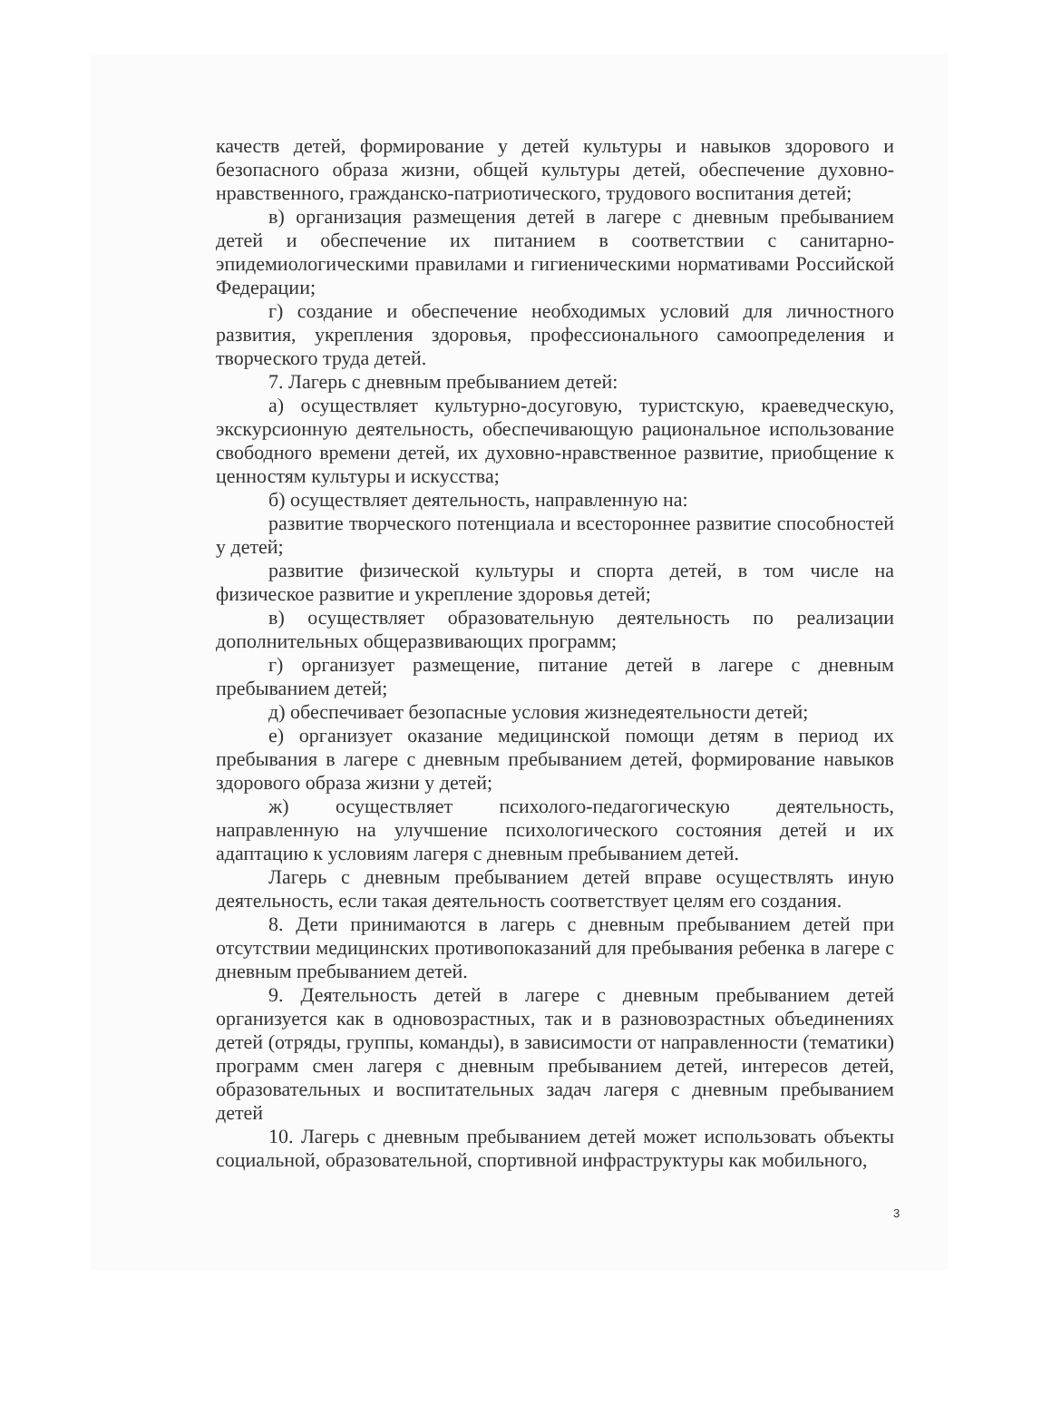качеств детей, формирование у детей культуры и навыков здорового и безопасного образа жизни, общей культуры детей, обеспечение духовно-нравственного, гражданско-патриотического, трудового воспитания детей;
в) организация размещения детей в лагере с дневным пребыванием детей и обеспечение их питанием в соответствии с санитарно-эпидемиологическими правилами и гигиеническими нормативами Российской Федерации;
г) создание и обеспечение необходимых условий для личностного развития, укрепления здоровья, профессионального самоопределения и творческого труда детей.
7. Лагерь с дневным пребыванием детей:
а) осуществляет культурно-досуговую, туристскую, краеведческую, экскурсионную деятельность, обеспечивающую рациональное использование свободного времени детей, их духовно-нравственное развитие, приобщение к ценностям культуры и искусства;
б) осуществляет деятельность, направленную на:
развитие творческого потенциала и всестороннее развитие способностей у детей;
развитие физической культуры и спорта детей, в том числе на физическое развитие и укрепление здоровья детей;
в) осуществляет образовательную деятельность по реализации дополнительных общеразвивающих программ;
г) организует размещение, питание детей в лагере с дневным пребыванием детей;
д) обеспечивает безопасные условия жизнедеятельности детей;
е) организует оказание медицинской помощи детям в период их пребывания в лагере с дневным пребыванием детей, формирование навыков здорового образа жизни у детей;
ж) осуществляет психолого-педагогическую деятельность, направленную на улучшение психологического состояния детей и их адаптацию к условиям лагеря с дневным пребыванием детей.
Лагерь с дневным пребыванием детей вправе осуществлять иную деятельность, если такая деятельность соответствует целям его создания.
8. Дети принимаются в лагерь с дневным пребыванием детей при отсутствии медицинских противопоказаний для пребывания ребенка в лагере с дневным пребыванием детей.
9. Деятельность детей в лагере с дневным пребыванием детей организуется как в одновозрастных, так и в разновозрастных объединениях детей (отряды, группы, команды), в зависимости от направленности (тематики) программ смен лагеря с дневным пребыванием детей, интересов детей, образовательных и воспитательных задач лагеря с дневным пребыванием детей
10. Лагерь с дневным пребыванием детей может использовать объекты социальной, образовательной, спортивной инфраструктуры как мобильного,
3